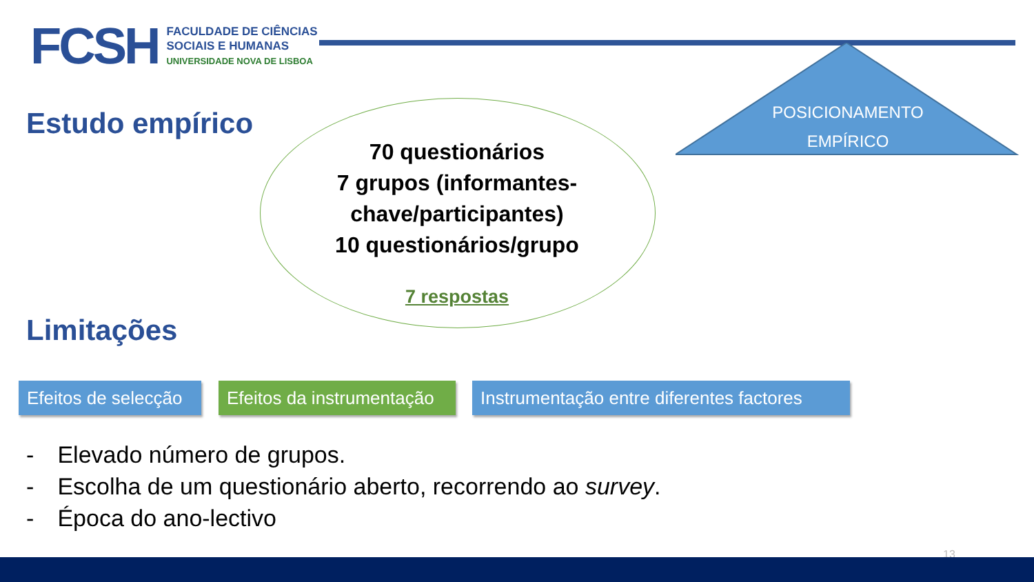FCSH
FACULDADE DE CIÊNCIAS
SOCIAIS E HUMANAS
UNIVERSIDADE NOVA DE LISBOA
POSICIONAMENTO
EMPÍRICO
Estudo empírico
70 questionários
7 grupos (informantes-
chave/participantes)
10 questionários/grupo
7 respostas
Limitações
Efeitos de selecção
Efeitos da instrumentação
Instrumentação entre diferentes factores
- Elevado número de grupos.
- Escolha de um questionário aberto, recorrendo ao survey.
- Época do ano-lectivo
13